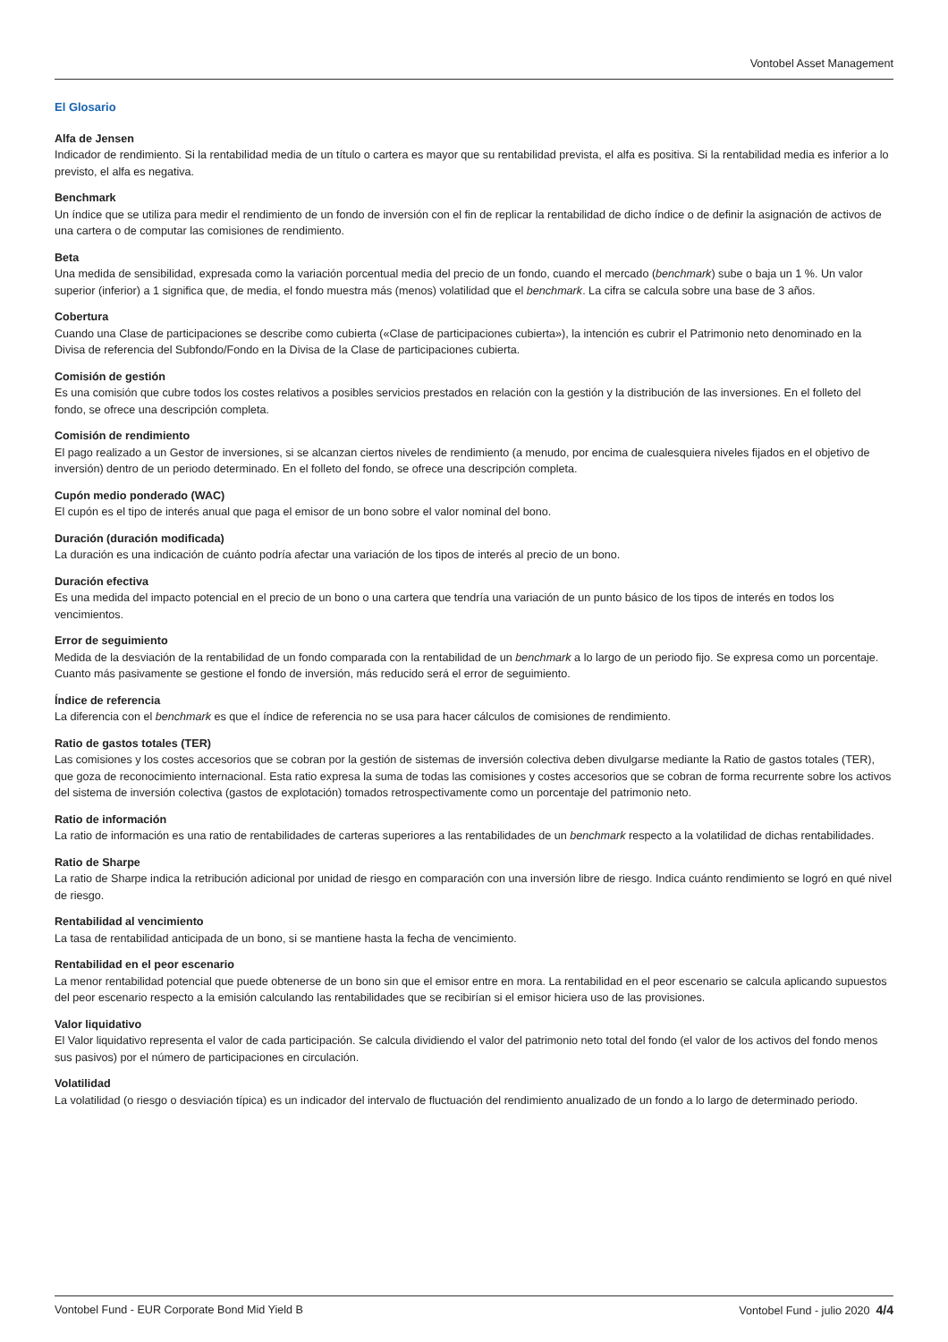Vontobel Asset Management
El Glosario
Alfa de Jensen
Indicador de rendimiento. Si la rentabilidad media de un título o cartera es mayor que su rentabilidad prevista, el alfa es positiva. Si la rentabilidad media es inferior a lo previsto, el alfa es negativa.
Benchmark
Un índice que se utiliza para medir el rendimiento de un fondo de inversión con el fin de replicar la rentabilidad de dicho índice o de definir la asignación de activos de una cartera o de computar las comisiones de rendimiento.
Beta
Una medida de sensibilidad, expresada como la variación porcentual media del precio de un fondo, cuando el mercado (benchmark) sube o baja un 1 %. Un valor superior (inferior) a 1 significa que, de media, el fondo muestra más (menos) volatilidad que el benchmark. La cifra se calcula sobre una base de 3 años.
Cobertura
Cuando una Clase de participaciones se describe como cubierta («Clase de participaciones cubierta»), la intención es cubrir el Patrimonio neto denominado en la Divisa de referencia del Subfondo/Fondo en la Divisa de la Clase de participaciones cubierta.
Comisión de gestión
Es una comisión que cubre todos los costes relativos a posibles servicios prestados en relación con la gestión y la distribución de las inversiones. En el folleto del fondo, se ofrece una descripción completa.
Comisión de rendimiento
El pago realizado a un Gestor de inversiones, si se alcanzan ciertos niveles de rendimiento (a menudo, por encima de cualesquiera niveles fijados en el objetivo de inversión) dentro de un periodo determinado. En el folleto del fondo, se ofrece una descripción completa.
Cupón medio ponderado (WAC)
El cupón es el tipo de interés anual que paga el emisor de un bono sobre el valor nominal del bono.
Duración (duración modificada)
La duración es una indicación de cuánto podría afectar una variación de los tipos de interés al precio de un bono.
Duración efectiva
Es una medida del impacto potencial en el precio de un bono o una cartera que tendría una variación de un punto básico de los tipos de interés en todos los vencimientos.
Error de seguimiento
Medida de la desviación de la rentabilidad de un fondo comparada con la rentabilidad de un benchmark a lo largo de un periodo fijo. Se expresa como un porcentaje. Cuanto más pasivamente se gestione el fondo de inversión, más reducido será el error de seguimiento.
Índice de referencia
La diferencia con el benchmark es que el índice de referencia no se usa para hacer cálculos de comisiones de rendimiento.
Ratio de gastos totales (TER)
Las comisiones y los costes accesorios que se cobran por la gestión de sistemas de inversión colectiva deben divulgarse mediante la Ratio de gastos totales (TER), que goza de reconocimiento internacional. Esta ratio expresa la suma de todas las comisiones y costes accesorios que se cobran de forma recurrente sobre los activos del sistema de inversión colectiva (gastos de explotación) tomados retrospectivamente como un porcentaje del patrimonio neto.
Ratio de información
La ratio de información es una ratio de rentabilidades de carteras superiores a las rentabilidades de un benchmark respecto a la volatilidad de dichas rentabilidades.
Ratio de Sharpe
La ratio de Sharpe indica la retribución adicional por unidad de riesgo en comparación con una inversión libre de riesgo. Indica cuánto rendimiento se logró en qué nivel de riesgo.
Rentabilidad al vencimiento
La tasa de rentabilidad anticipada de un bono, si se mantiene hasta la fecha de vencimiento.
Rentabilidad en el peor escenario
La menor rentabilidad potencial que puede obtenerse de un bono sin que el emisor entre en mora. La rentabilidad en el peor escenario se calcula aplicando supuestos del peor escenario respecto a la emisión calculando las rentabilidades que se recibirían si el emisor hiciera uso de las provisiones.
Valor liquidativo
El Valor liquidativo representa el valor de cada participación. Se calcula dividiendo el valor del patrimonio neto total del fondo (el valor de los activos del fondo menos sus pasivos) por el número de participaciones en circulación.
Volatilidad
La volatilidad (o riesgo o desviación típica) es un indicador del intervalo de fluctuación del rendimiento anualizado de un fondo a lo largo de determinado periodo.
Vontobel Fund - EUR Corporate Bond Mid Yield B Vontobel Fund - julio 2020 4/4